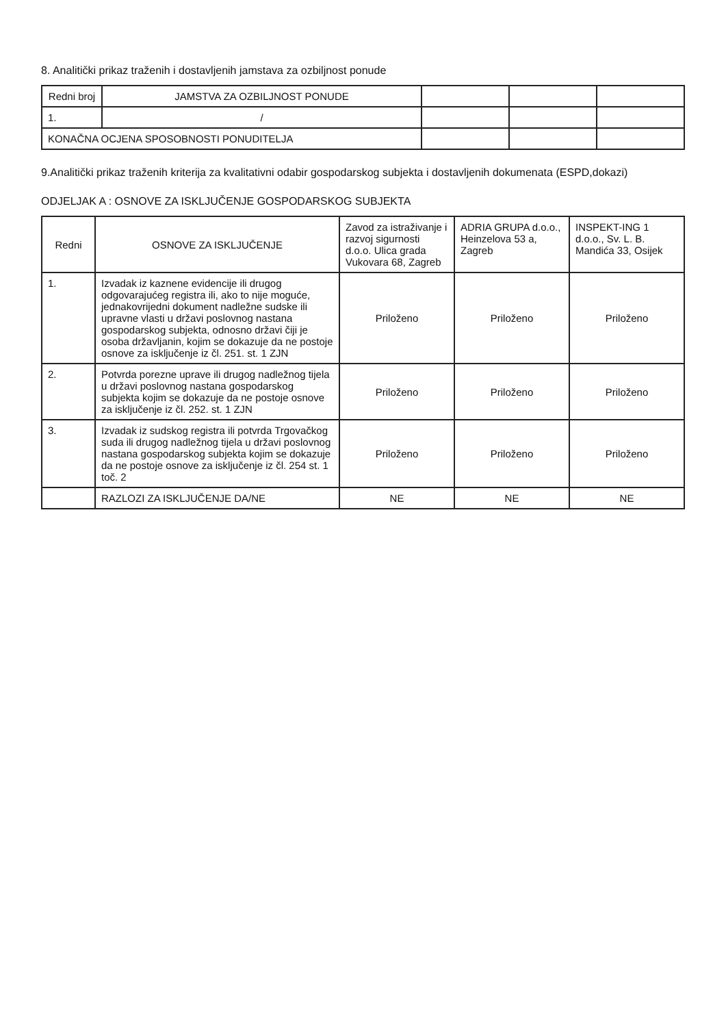8. Analitički prikaz traženih i dostavljenih jamstava za ozbiljnost ponude
| Redni broj | JAMSTVA ZA OZBILJNOST PONUDE | | | |
| --- | --- | --- | --- | --- |
| 1. | / | | | |
| KONAČNA OCJENA SPOSOBNOSTI PONUDITELJA | | | | |
9.Analitički prikaz traženih kriterija za kvalitativni odabir gospodarskog subjekta i dostavljenih dokumenata (ESPD,dokazi)
ODJELJAK A : OSNOVE ZA ISKLJUČENJE GOSPODARSKOG SUBJEKTA
| Redni | OSNOVE ZA ISKLJUČENJE | Zavod za istraživanje i razvoj sigurnosti d.o.o. Ulica grada Vukovara 68, Zagreb | ADRIA GRUPA d.o.o., Heinzelova 53 a, Zagreb | INSPEKT-ING 1 d.o.o., Sv. L. B. Mandića 33, Osijek |
| --- | --- | --- | --- | --- |
| 1. | Izvadak iz kaznene evidencije ili drugog odgovarajućeg registra ili, ako to nije moguće, jednakovrijedni dokument nadležne sudske ili upravne vlasti u državi poslovnog nastana gospodarskog subjekta, odnosno državi čiji je osoba državljanin, kojim se dokazuje da ne postoje osnove za isključenje iz čl. 251. st. 1 ZJN | Priloženo | Priloženo | Priloženo |
| 2. | Potvrda porezne uprave ili drugog nadležnog tijela u državi poslovnog nastana gospodarskog subjekta kojim se dokazuje da ne postoje osnove za isključenje iz čl. 252. st. 1 ZJN | Priloženo | Priloženo | Priloženo |
| 3. | Izvadak iz sudskog registra ili potvrda Trgovačkog suda ili drugog nadležnog tijela u državi poslovnog nastana gospodarskog subjekta kojim se dokazuje da ne postoje osnove za isključenje iz čl. 254 st. 1 toč. 2 | Priloženo | Priloženo | Priloženo |
| | RAZLOZI ZA ISKLJUČENJE DA/NE | NE | NE | NE |